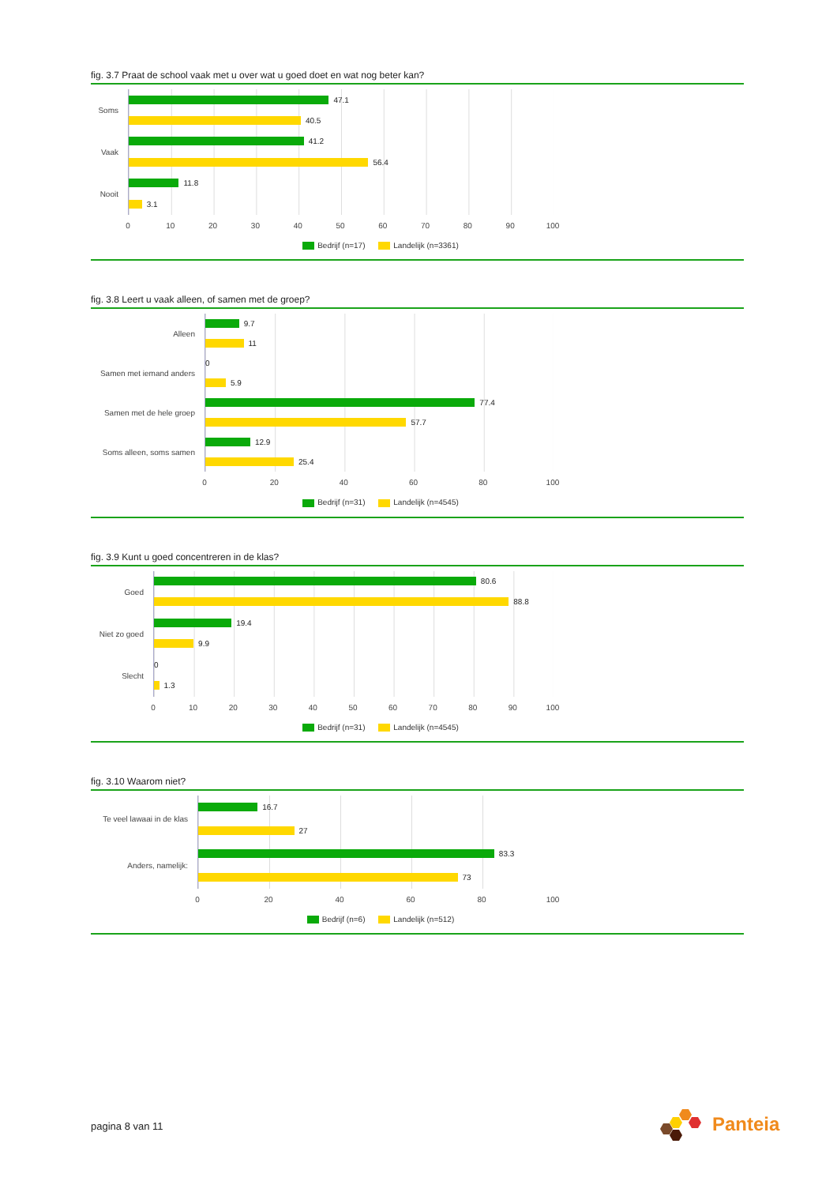fig. 3.7 Praat de school vaak met u over wat u goed doet en wat nog beter kan?
Soms
Vaak
Nooit
47.1
40.5
41.2
56.4
11.8
3.1
0 10 20 30 40 50 60 70 80 90 100
Bedrijf (n=17) Landelijk (n=3361)
fig. 3.8 Leert u vaak alleen, of samen met de groep?
Alleen
Samen met iemand anders
Samen met de hele groep
Soms alleen, soms samen
9.7
11
0
5.9
77.4
57.7
12.9
25.4
0 20 40 60 80 100
Bedrijf (n=31) Landelijk (n=4545)
fig. 3.9 Kunt u goed concentreren in de klas?
Goed
Niet zo goed
Slecht
80.6
88.8
19.4
9.9
0
1.3
0 10 20 30 40 50 60 70 80 90 100
Bedrijf (n=31) Landelijk (n=4545)
fig. 3.10 Waarom niet?
Te veel lawaai in de klas
Anders, namelijk:
16.7
27
83.3
73
0 20 40 60 80 100
Bedrijf (n=6) Landelijk (n=512)
pagina 8 van 11
Panteia